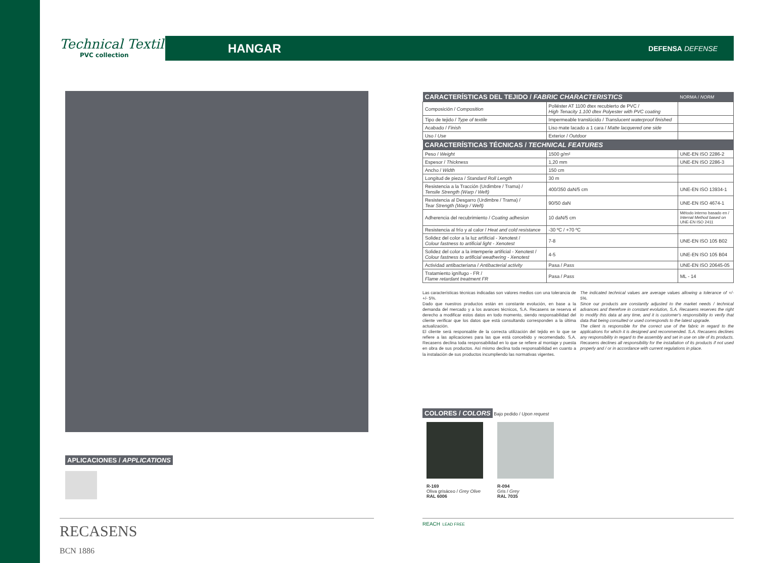Technical Textiles
PVC collection
HANGAR
DEFENSA DEFENSE
APLICACIONES / APPLICATIONS
| CARACTERÍSTICAS DEL TEJIDO / FABRIC CHARACTERISTICS | | NORMA / NORM |
| --- | --- | --- |
| Composición / Composition | Poliéster AT 1100 dtex recubierto de PVC / High Tenacity 1.100 dtex Polyester with PVC coating | |
| Tipo de tejido / Type of textile | Impermeable translúcido / Translucent waterproof finished | |
| Acabado / Finish | Liso mate lacado a 1 cara / Matte lacquered one side | |
| Uso / Use | Exterior / Outdoor | |
| CARACTERÍSTICAS TÉCNICAS / TECHNICAL FEATURES | | |
| Peso / Weight | 1500 g/m² | UNE-EN ISO 2286-2 |
| Espesor / Thickness | 1,20 mm | UNE-EN ISO 2286-3 |
| Ancho / Width | 150 cm | |
| Longitud de pieza / Standard Roll Length | 30 m | |
| Resistencia a la Tracción (Urdimbre / Trama) / Tensile Strength (Warp / Weft) | 400/350 daN/5 cm | UNE-EN ISO 13934-1 |
| Resistencia al Desgarro (Urdimbre / Trama) / Tear Strength (Warp / Weft) | 90/50 daN | UNE-EN ISO 4674-1 |
| Adherencia del recubrimiento / Coating adhesion | 10 daN/5 cm | Método interno basado en / Internal Method based on UNE-EN ISO 2411 |
| Resistencia al frío y al calor / Heat and cold resistance | -30 ºC / +70 ºC | |
| Solidez del color a la luz artificial - Xenotest / Colour fastness to artificial light - Xenotest | 7-8 | UNE-EN ISO 105 B02 |
| Solidez del color a la intemperie artificial - Xenotest / Colour fastness to artificial weathering - Xenotest | 4-5 | UNE-EN ISO 105 B04 |
| Actividad antibacteriana / Antibacterial activity | Pasa / Pass | UNE-EN ISO 20645-05 |
| Tratamiento ignífugo - FR / Flame retardant treatment FR | Pasa / Pass | ML - 14 |
Las características técnicas indicadas son valores medios con una tolerancia de +/- 5%.
Dado que nuestros productos están en constante evolución, en base a la demanda del mercado y a los avances técnicos, S.A. Recasens se reserva el derecho a modificar estos datos en todo momento, siendo responsabilidad del cliente verificar que los datos que está consultando corresponden a la última actualización.
El cliente será responsable de la correcta utilización del tejido en lo que se refiere a las aplicaciones para las que está concebido y recomendado. S.A. Recasens declina toda responsabilidad en lo que se refiere al montaje y puesta en obra de sus productos. Así mismo declina toda responsabilidad en cuanto a la instalación de sus productos incumpliendo las normativas vigentes.
The indicated technical values are average values allowing a tolerance of +/- 5%.
Since our products are constantly adjusted to the market needs / technical advances and therefore in constant evolution, S.A. Recasens reserves the right to modify this data at any time, and it is customer's responsibility to verify that data that being consulted or used corresponds to the latest upgrade.
The client is responsible for the correct use of the fabric in regard to the applications for which it is designed and recommended. S.A. Recasens declines any responsibility in regard to the assembly and set in use on site of its products. Recasens declines all responsibility for the installation of its products if not used properly and / or in accordance with current regulations in place.
COLORES / COLORS Bajo pedido / Upon request
R-169
Oliva grisáceo / Grey Olive
RAL 6006
R-094
Gris / Grey
RAL 7035
RECASENS
BCN 1886
REACH LEAD FREE